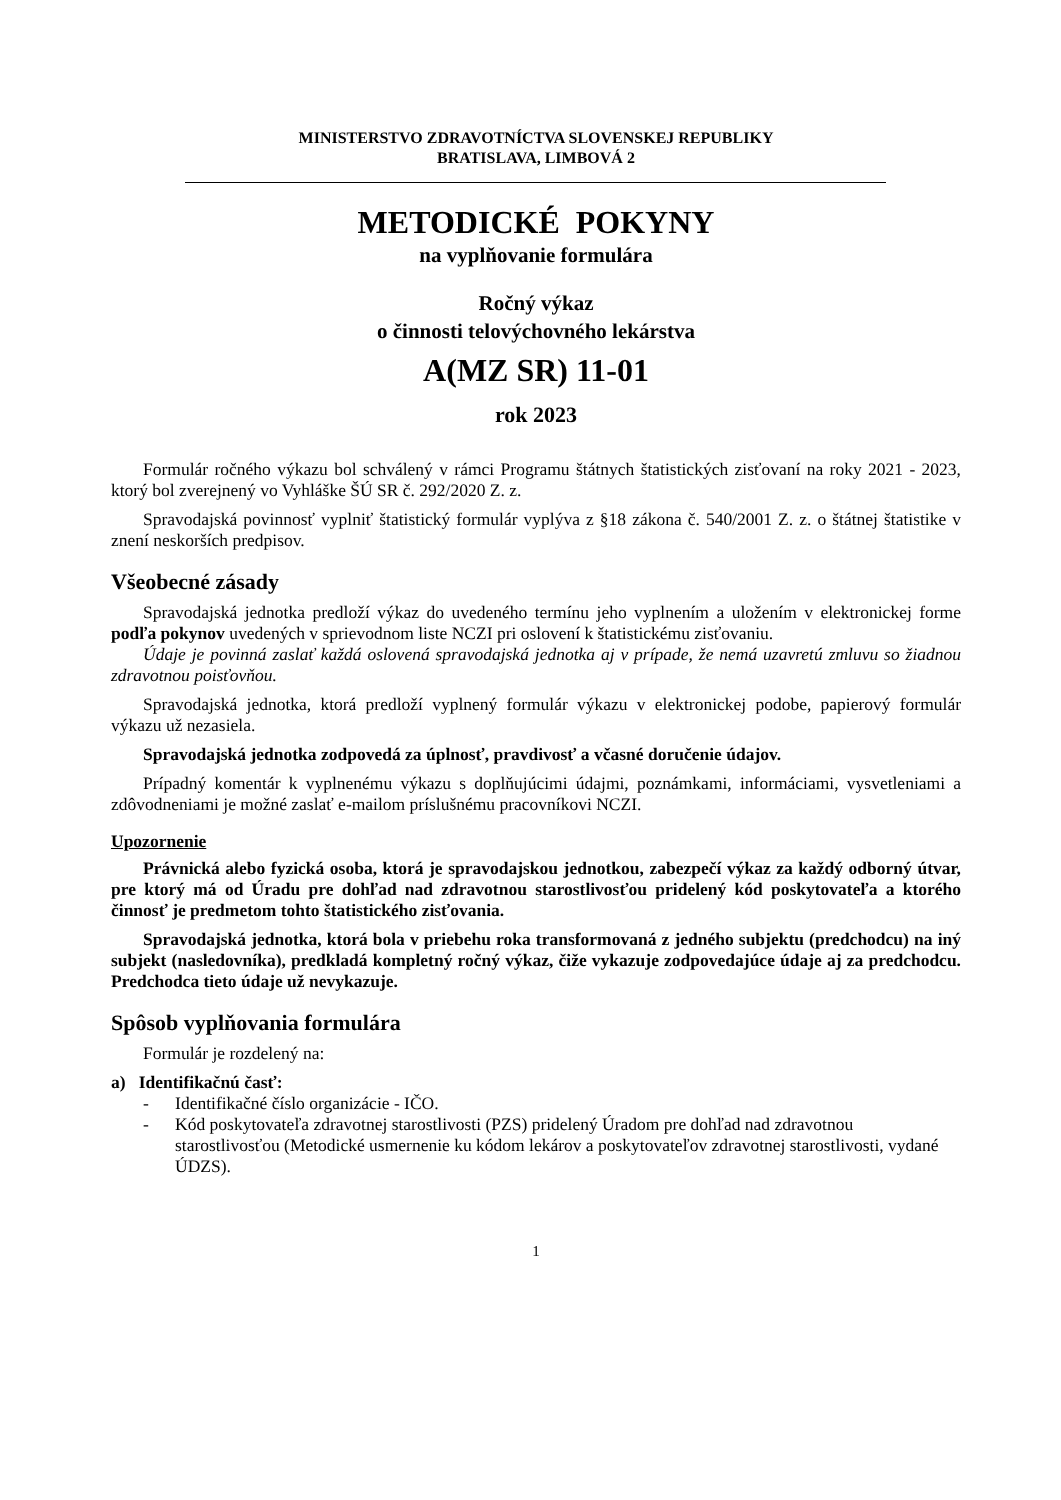MINISTERSTVO ZDRAVOTNÍCTVA SLOVENSKEJ REPUBLIKY
BRATISLAVA, LIMBOVÁ 2
METODICKÉ POKYNY
na vyplňovanie formulára
Ročný výkaz
o činnosti telovýchovného lekárstva
A(MZ SR) 11-01
rok 2023
Formulár ročného výkazu bol schválený v rámci Programu štátnych štatistických zisťovaní na roky 2021 - 2023, ktorý bol zverejnený vo Vyhláške ŠÚ SR č. 292/2020 Z. z.
Spravodajská povinnosť vyplniť štatistický formulár vyplýva z §18 zákona č. 540/2001 Z. z. o štátnej štatistike v znení neskorších predpisov.
Všeobecné zásady
Spravodajská jednotka predloží výkaz do uvedeného termínu jeho vyplnením a uložením v elektronickej forme podľa pokynov uvedených v sprievodnom liste NCZI pri oslovení k štatistickému zisťovaniu.
Údaje je povinná zaslať každá oslovená spravodajská jednotka aj v prípade, že nemá uzavretú zmluvu so žiadnou zdravotnou poisťovňou.
Spravodajská jednotka, ktorá predloží vyplnený formulár výkazu v elektronickej podobe, papierový formulár výkazu už nezasiela.
Spravodajská jednotka zodpovedá za úplnosť, pravdivosť a včasné doručenie údajov.
Prípadný komentár k vyplnenému výkazu s doplňujúcimi údajmi, poznámkami, informáciami, vysvetleniami a zdôvodneniami je možné zaslať e-mailom príslušnému pracovníkovi NCZI.
Upozornenie
Právnická alebo fyzická osoba, ktorá je spravodajskou jednotkou, zabezpečí výkaz za každý odborný útvar, pre ktorý má od Úradu pre dohľad nad zdravotnou starostlivosťou pridelený kód poskytovateľa a ktorého činnosť je predmetom tohto štatistického zisťovania.
Spravodajská jednotka, ktorá bola v priebehu roka transformovaná z jedného subjektu (predchodcu) na iný subjekt (nasledovníka), predkladá kompletný ročný výkaz, čiže vykazuje zodpovedajúce údaje aj za predchodcu. Predchodca tieto údaje už nevykazuje.
Spôsob vyplňovania formulára
Formulár je rozdelený na:
a) Identifikačnú časť:
- Identifikačné číslo organizácie - IČO.
- Kód poskytovateľa zdravotnej starostlivosti (PZS) pridelený Úradom pre dohľad nad zdravotnou starostlivosťou (Metodické usmernenie ku kódom lekárov a poskytovateľov zdravotnej starostlivosti, vydané ÚDZS).
1